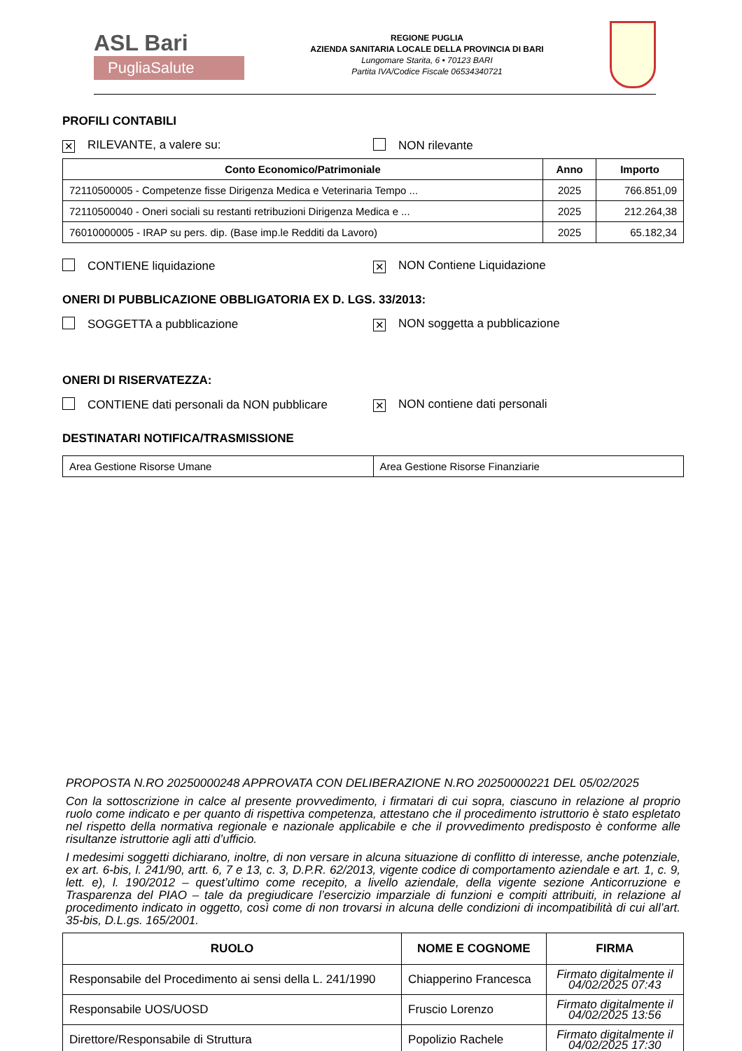ASL Bari
PugliaSalute
REGIONE PUGLIA
AZIENDA SANITARIA LOCALE DELLA PROVINCIA DI BARI
Lungomare Starita, 6 • 70123 BARI
Partita IVA/Codice Fiscale 06534340721
PROFILI CONTABILI
✕ RILEVANTE, a valere su: NON rilevante
| Conto Economico/Patrimoniale | Anno | Importo |
| --- | --- | --- |
| 72110500005 - Competenze fisse Dirigenza Medica e Veterinaria Tempo ... | 2025 | 766.851,09 |
| 72110500040 - Oneri sociali su restanti retribuzioni Dirigenza Medica e ... | 2025 | 212.264,38 |
| 76010000005 - IRAP su pers. dip. (Base imp.le Redditi da Lavoro) | 2025 | 65.182,34 |
CONTIENE liquidazione
✕ NON Contiene Liquidazione
ONERI DI PUBBLICAZIONE OBBLIGATORIA EX D. LGS. 33/2013:
SOGGETTA a pubblicazione
✕ NON soggetta a pubblicazione
ONERI DI RISERVATEZZA:
CONTIENE dati personali da NON pubblicare
✕ NON contiene dati personali
DESTINATARI NOTIFICA/TRASMISSIONE
| Area Gestione Risorse Umane | Area Gestione Risorse Finanziarie |
PROPOSTA N.RO 20250000248 APPROVATA CON DELIBERAZIONE N.RO 20250000221 DEL 05/02/2025
Con la sottoscrizione in calce al presente provvedimento, i firmatari di cui sopra, ciascuno in relazione al proprio ruolo come indicato e per quanto di rispettiva competenza, attestano che il procedimento istruttorio è stato espletato nel rispetto della normativa regionale e nazionale applicabile e che il provvedimento predisposto è conforme alle risultanze istruttorie agli atti d’ufficio.
I medesimi soggetti dichiarano, inoltre, di non versare in alcuna situazione di conflitto di interesse, anche potenziale, ex art. 6-bis, l. 241/90, artt. 6, 7 e 13, c. 3, D.P.R. 62/2013, vigente codice di comportamento aziendale e art. 1, c. 9, lett. e), l. 190/2012 – quest’ultimo come recepito, a livello aziendale, della vigente sezione Anticorruzione e Trasparenza del PIAO – tale da pregiudicare l’esercizio imparziale di funzioni e compiti attribuiti, in relazione al procedimento indicato in oggetto, così come di non trovarsi in alcuna delle condizioni di incompatibilità di cui all’art. 35-bis, D.L.gs. 165/2001.
| RUOLO | NOME E COGNOME | FIRMA |
| --- | --- | --- |
| Responsabile del Procedimento ai sensi della L. 241/1990 | Chiapperino Francesca | Firmato digitalmente il 04/02/2025 07:43 |
| Responsabile UOS/UOSD | Fruscio Lorenzo | Firmato digitalmente il 04/02/2025 13:56 |
| Direttore/Responsabile di Struttura | Popolizio Rachele | Firmato digitalmente il 04/02/2025 17:30 |